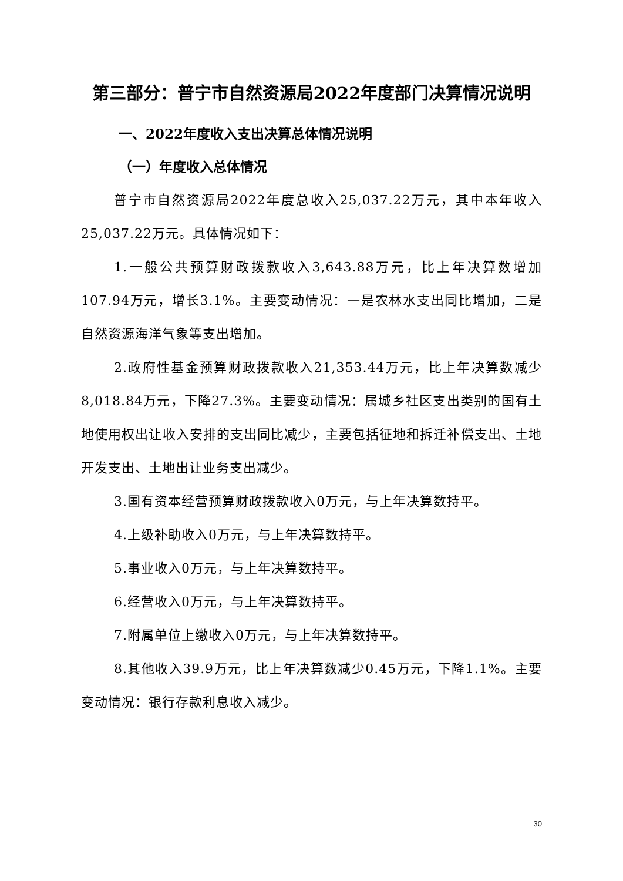第三部分：普宁市自然资源局2022年度部门决算情况说明
一、2022年度收入支出决算总体情况说明
（一）年度收入总体情况
普宁市自然资源局2022年度总收入25,037.22万元，其中本年收入25,037.22万元。具体情况如下：
1.一般公共预算财政拨款收入3,643.88万元，比上年决算数增加107.94万元，增长3.1%。主要变动情况：一是农林水支出同比增加，二是自然资源海洋气象等支出增加。
2.政府性基金预算财政拨款收入21,353.44万元，比上年决算数减少8,018.84万元，下降27.3%。主要变动情况：属城乡社区支出类别的国有土地使用权出让收入安排的支出同比减少，主要包括征地和拆迁补偿支出、土地开发支出、土地出让业务支出减少。
3.国有资本经营预算财政拨款收入0万元，与上年决算数持平。
4.上级补助收入0万元，与上年决算数持平。
5.事业收入0万元，与上年决算数持平。
6.经营收入0万元，与上年决算数持平。
7.附属单位上缴收入0万元，与上年决算数持平。
8.其他收入39.9万元，比上年决算数减少0.45万元，下降1.1%。主要变动情况：银行存款利息收入减少。
30